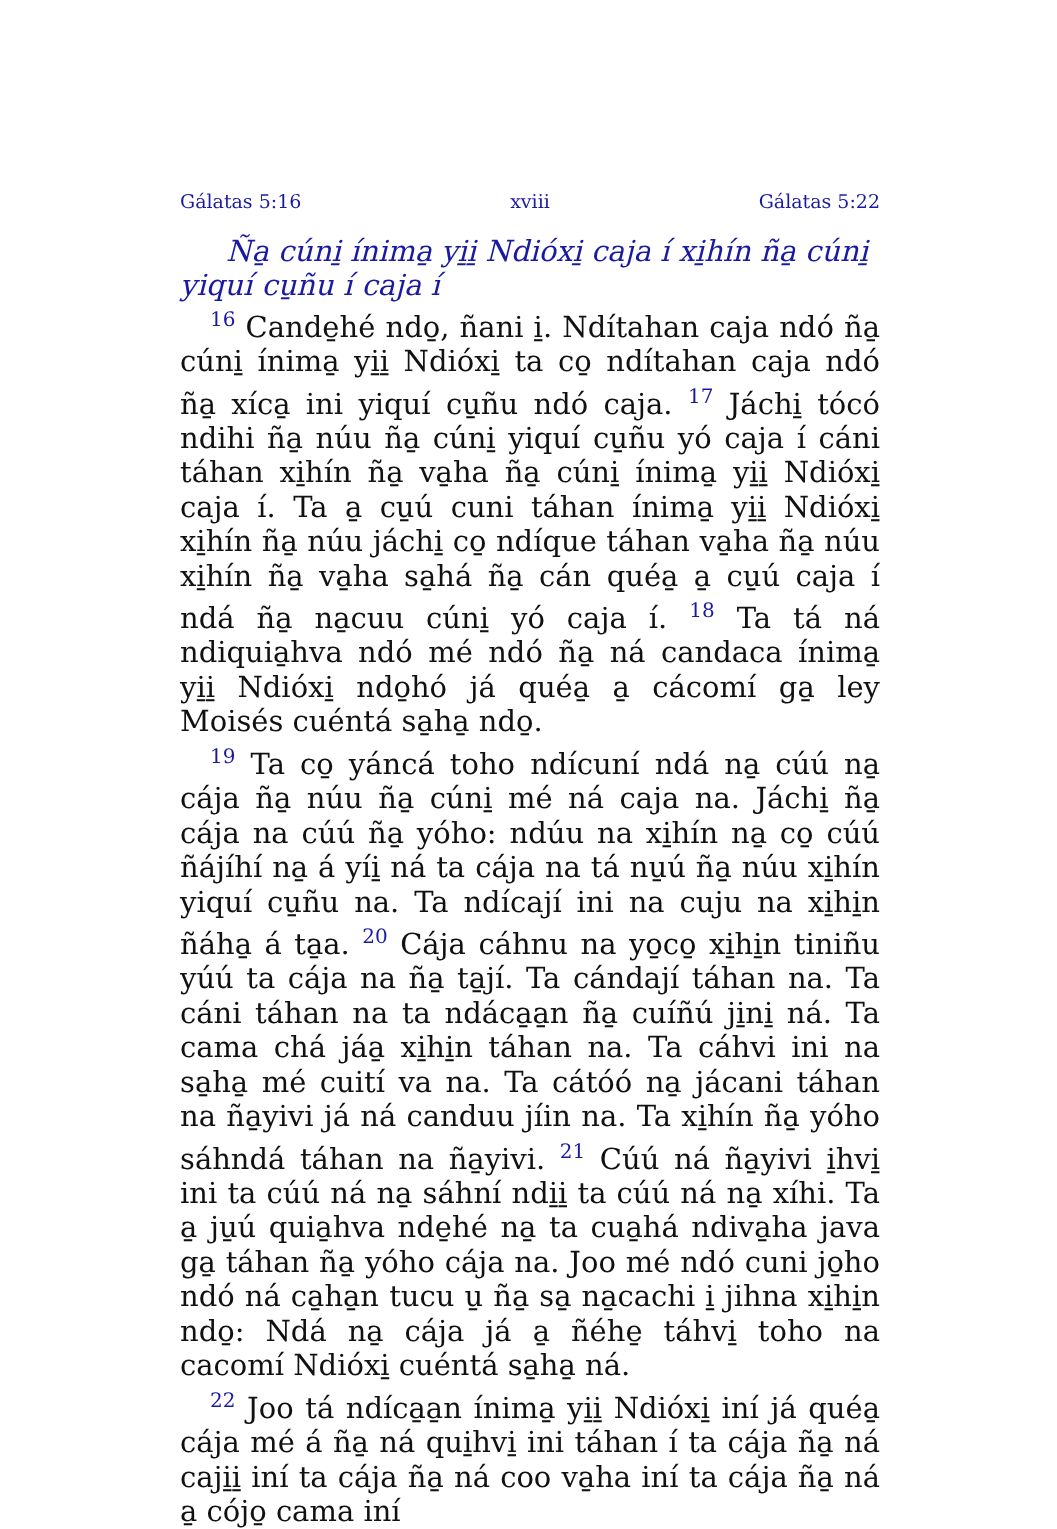Gálatas 5:16 xviii Gálatas 5:22
Ña̱ cúni̱ ínima̱ yi̱i̱ Ndióxi̱ caja í xi̱hín ña̱ cúni̱ yiquí cu̱ñu í caja í
<sup>16</sup> Cande̱hé ndo̱, ñani i̱. Ndítahan caja ndó ña̱ cúni̱ ínima̱ yi̱i̱ Ndióxi̱ ta co̱ ndítahan caja ndó ña̱ xíca̱ ini yiquí cu̱ñu ndó caja. <sup>17</sup> Jáchi̱ tócó ndihi ña̱ núu ña̱ cúni̱ yiquí cu̱ñu yó caja í cáni táhan xi̱hín ña̱ va̱ha ña̱ cúni̱ ínima̱ yi̱i̱ Ndióxi̱ caja í. Ta a̱ cu̱ú cuni táhan ínima̱ yi̱i̱ Ndióxi̱ xi̱hín ña̱ núu jáchi̱ co̱ ndíque táhan va̱ha ña̱ núu xi̱hín ña̱ va̱ha sa̱há ña̱ cán quéa̱ a̱ cu̱ú caja í ndá ña̱ na̱cuu cúni̱ yó caja í. <sup>18</sup> Ta tá ná ndiquia̱hva ndó mé ndó ña̱ ná candaca ínima̱ yi̱i̱ Ndióxi̱ ndo̱hó já quéa̱ a̱ cácomí ga̱ ley Moisés cuéntá sa̱ha̱ ndo̱.
<sup>19</sup> Ta co̱ yáncá toho ndícuní ndá na̱ cúú na̱ cája ña̱ núu ña̱ cúni̱ mé ná caja na. Jáchi̱ ña̱ cája na cúú ña̱ yóho: ndúu na xi̱hín na̱ co̱ cúú ñájíhí na̱ á yíi̱ ná ta cája na tá nu̱ú ña̱ núu xi̱hín yiquí cu̱ñu na. Ta ndícají ini na cuju na xi̱hi̱n ñáha̱ á ta̱a. <sup>20</sup> Cája cáhnu na yo̱co̱ xi̱hi̱n tiniñu yúú ta cája na ña̱ ta̱jí. Ta cándají táhan na. Ta cáni táhan na ta ndáca̱a̱n ña̱ cuíñú ji̱ni̱ ná. Ta cama chá jáa̱ xi̱hi̱n táhan na. Ta cáhvi ini na sa̱ha̱ mé cuití va na. Ta cátóó na̱ jácani táhan na ña̱yivi já ná canduu jíin na. Ta xi̱hín ña̱ yóho sáhndá táhan na ña̱yivi. <sup>21</sup> Cúú ná ña̱yivi i̱hvi̱ ini ta cúú ná na̱ sáhní ndi̱i̱ ta cúú ná na̱ xíhi. Ta a̱ ju̱ú quia̱hva nde̱hé na̱ ta cua̱há ndiva̱ha java ga̱ táhan ña̱ yóho cája na. Joo mé ndó cuni jo̱ho ndó ná ca̱ha̱n tucu u̱ ña̱ sa̱ na̱cachi i̱ jihna xi̱hi̱n ndo̱: Ndá na̱ cája já a̱ ñéhe̱ táhvi̱ toho na cacomí Ndióxi̱ cuéntá sa̱ha̱ ná.
<sup>22</sup> Joo tá ndíca̱a̱n ínima̱ yi̱i̱ Ndióxi̱ iní já quéa̱ cája mé á ña̱ ná qui̱hvi̱ ini táhan í ta cája ña̱ ná caji̱i̱ iní ta cája ña̱ ná coo va̱ha iní ta cája ña̱ ná a̱ cójo̱ cama iní